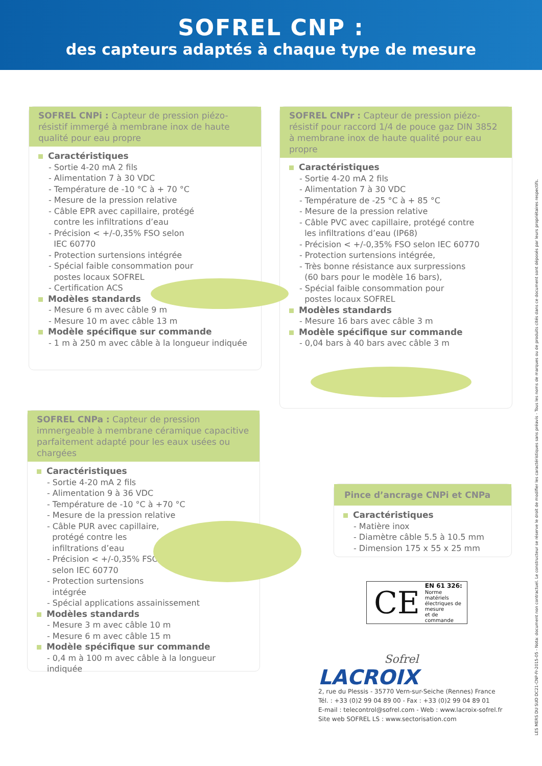SOFREL CNP :
des capteurs adaptés à chaque type de mesure
SOFREL CNPi : Capteur de pression piézo-résistif immergé à membrane inox de haute qualité pour eau propre
Caractéristiques
- Sortie 4-20 mA 2 fils
- Alimentation 7 à 30 VDC
- Température de -10 °C à + 70 °C
- Mesure de la pression relative
- Câble EPR avec capillaire, protégé
contre les infiltrations d’eau
- Précision < +/-0,35% FSO selon
IEC 60770
- Protection surtensions intégrée
- Spécial faible consommation pour
postes locaux SOFREL
- Certification ACS
Modèles standards
- Mesure 6 m avec câble 9 m
- Mesure 10 m avec câble 13 m
Modèle spécifique sur commande
- 1 m à 250 m avec câble à la longueur indiquée
SOFREL CNPr : Capteur de pression piézo-résistif pour raccord 1/4 de pouce gaz DIN 3852 à membrane inox de haute qualité pour eau propre
Caractéristiques
- Sortie 4-20 mA 2 fils
- Alimentation 7 à 30 VDC
- Température de -25 °C à + 85 °C
- Mesure de la pression relative
- Câble PVC avec capillaire, protégé contre
les infiltrations d’eau (IP68)
- Précision < +/-0,35% FSO selon IEC 60770
- Protection surtensions intégrée,
- Très bonne résistance aux surpressions
(60 bars pour le modèle 16 bars),
- Spécial faible consommation pour
postes locaux SOFREL
Modèles standards
- Mesure 16 bars avec câble 3 m
Modèle spécifique sur commande
- 0,04 bars à 40 bars avec câble 3 m
SOFREL CNPa : Capteur de pression immergeable à membrane céramique capacitive parfaitement adapté pour les eaux usées ou chargées
Caractéristiques
- Sortie 4-20 mA 2 fils
- Alimentation 9 à 36 VDC
- Température de -10 °C à +70 °C
- Mesure de la pression relative
- Câble PUR avec capillaire,
protégé contre les
infiltrations d’eau
- Précision < +/-0,35% FSO
selon IEC 60770
- Protection surtensions
intégrée
- Spécial applications assainissement
Modèles standards
- Mesure 3 m avec câble 10 m
- Mesure 6 m avec câble 15 m
Modèle spécifique sur commande
- 0,4 m à 100 m avec câble à la longueur indiquée
Pince d’ancrage CNPi et CNPa
Caractéristiques
- Matière inox
- Diamètre câble 5.5 à 10.5 mm
- Dimension 175 x 55 x 25 mm
CE
EN 61 326:
Norme matériels
électriques de mesure
et de commande
Sofrel
LACROIX
2, rue du Plessis - 35770 Vern-sur-Seiche (Rennes) France
Tél. : +33 (0)2 99 04 89 00 - Fax : +33 (0)2 99 04 89 01
E-mail : telecontrol@sofrel.com - Web : www.lacroix-sofrel.fr
Site web SOFREL LS : www.sectorisation.com
LES MERS DU SUD DC21-CNP-Fr-2015-05 - Nota: document non contractuel. Le constructeur se réserve le droit de modifier les caractéristiques sans préavis - Tous les noms de marques ou de produits cités dans ce document sont déposés par leurs propriétaires respectifs.